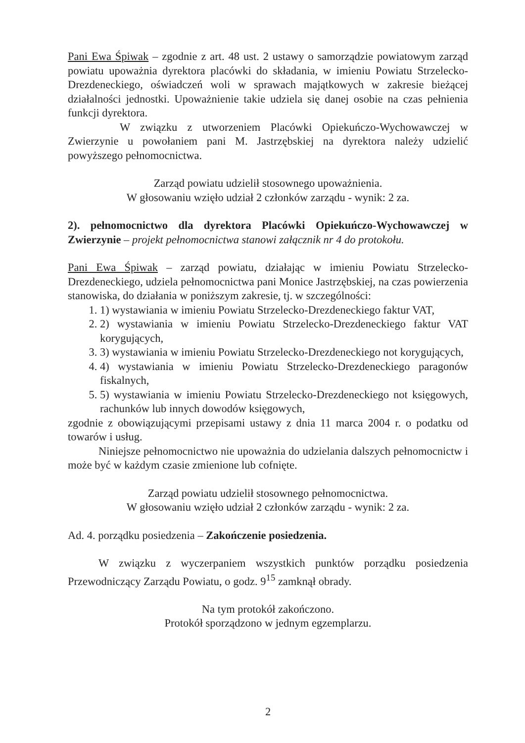Pani Ewa Śpiwak – zgodnie z art. 48 ust. 2 ustawy o samorządzie powiatowym zarząd powiatu upoważnia dyrektora placówki do składania, w imieniu Powiatu Strzelecko-Drezdeneckiego, oświadczeń woli w sprawach majątkowych w zakresie bieżącej działalności jednostki. Upoważnienie takie udziela się danej osobie na czas pełnienia funkcji dyrektora.
W związku z utworzeniem Placówki Opiekuńczo-Wychowawczej w Zwierzynie u powołaniem pani M. Jastrzębskiej na dyrektora należy udzielić powyższego pełnomocnictwa.
Zarząd powiatu udzielił stosownego upoważnienia.
W głosowaniu wzięło udział 2 członków zarządu - wynik: 2 za.
2). pełnomocnictwo dla dyrektora Placówki Opiekuńczo-Wychowawczej w Zwierzynie – projekt pełnomocnictwa stanowi załącznik nr 4 do protokołu.
Pani Ewa Śpiwak – zarząd powiatu, działając w imieniu Powiatu Strzelecko-Drezdeneckiego, udziela pełnomocnictwa pani Monice Jastrzębskiej, na czas powierzenia stanowiska, do działania w poniższym zakresie, tj. w szczególności:
1. 1) wystawiania w imieniu Powiatu Strzelecko-Drezdeneckiego faktur VAT,
2. 2) wystawiania w imieniu Powiatu Strzelecko-Drezdeneckiego faktur VAT korygujących,
3. 3) wystawiania w imieniu Powiatu Strzelecko-Drezdeneckiego not korygujących,
4. 4) wystawiania w imieniu Powiatu Strzelecko-Drezdeneckiego paragonów fiskalnych,
5. 5) wystawiania w imieniu Powiatu Strzelecko-Drezdeneckiego not księgowych, rachunków lub innych dowodów księgowych,
zgodnie z obowiązującymi przepisami ustawy z dnia 11 marca 2004 r. o podatku od towarów i usług.
Niniejsze pełnomocnictwo nie upoważnia do udzielania dalszych pełnomocnictw i może być w każdym czasie zmienione lub cofnięte.
Zarząd powiatu udzielił stosownego pełnomocnictwa.
W głosowaniu wzięło udział 2 członków zarządu - wynik: 2 za.
Ad. 4. porządku posiedzenia – Zakończenie posiedzenia.
W związku z wyczerpaniem wszystkich punktów porządku posiedzenia Przewodniczący Zarządu Powiatu, o godz. 9<sup>15</sup> zamknął obrady.
Na tym protokół zakończono.
Protokół sporządzono w jednym egzemplarzu.
2